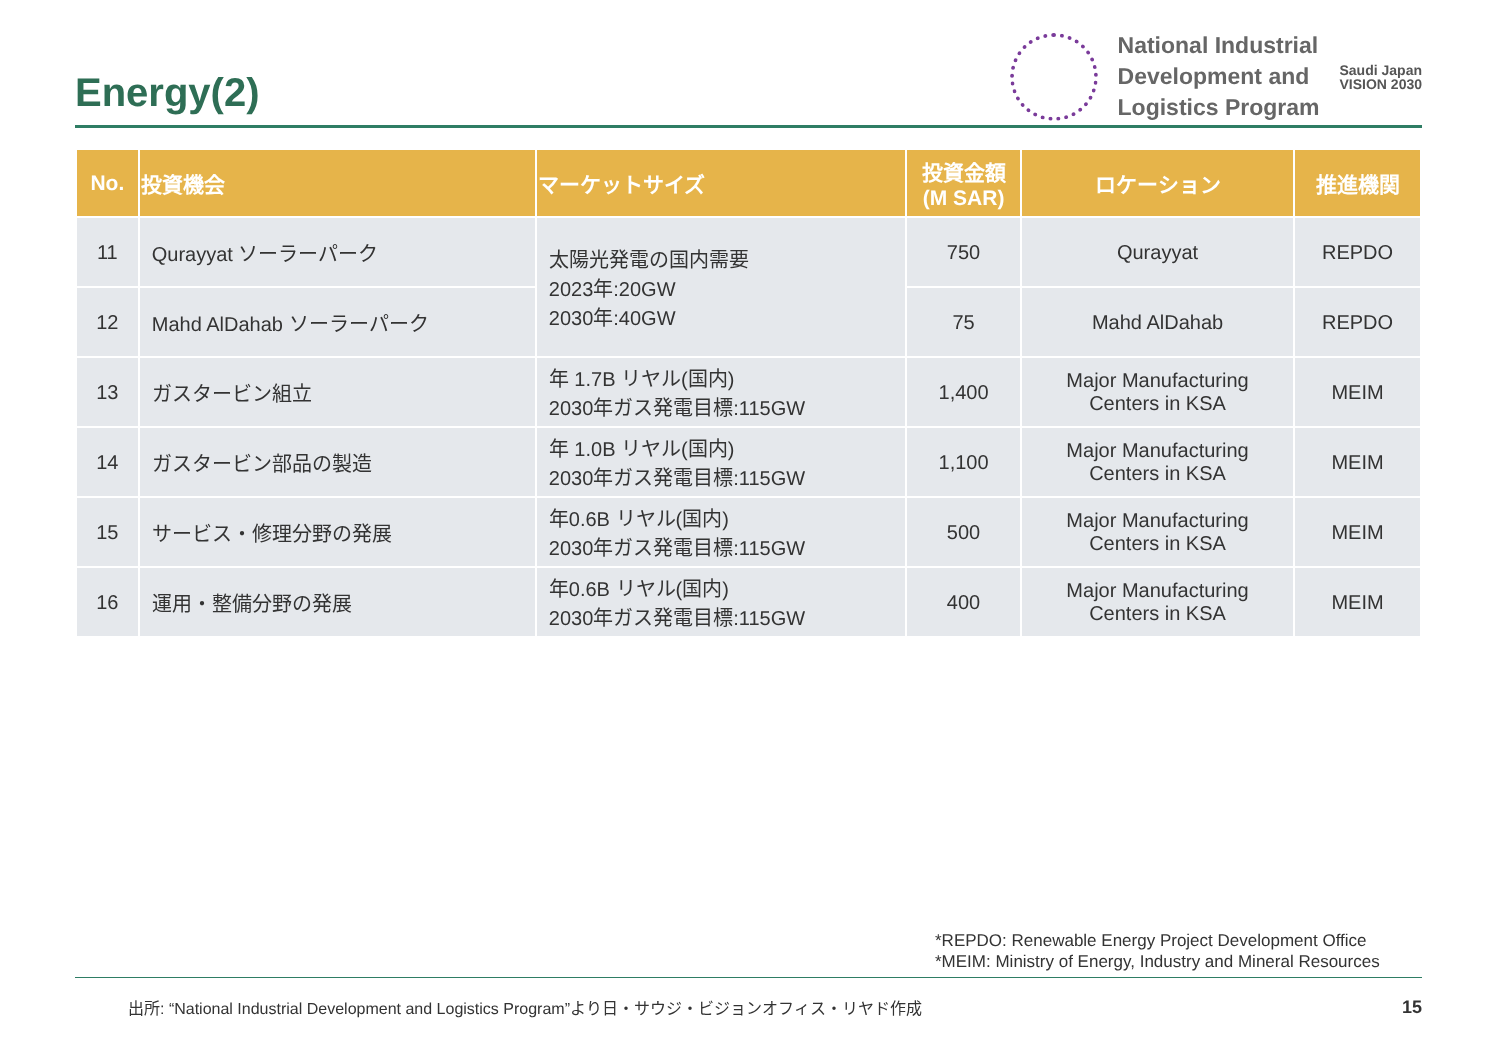Energy(2)
National Industrial
Development and
Logistics Program
Saudi Japan
VISION 2030
| No. | 投資機会 | マーケットサイズ | 投資金額 (M SAR) | ロケーション | 推進機関 |
| --- | --- | --- | --- | --- | --- |
| 11 | Qurayyat ソーラーパーク | 太陽光発電の国内需要 2023年:20GW 2030年:40GW | 750 | Qurayyat | REPDO |
| 12 | Mahd AlDahab ソーラーパーク | | 75 | Mahd AlDahab | REPDO |
| 13 | ガスタービン組立 | 年 1.7B リヤル(国内) 2030年ガス発電目標:115GW | 1,400 | Major Manufacturing Centers in KSA | MEIM |
| 14 | ガスタービン部品の製造 | 年 1.0B リヤル(国内) 2030年ガス発電目標:115GW | 1,100 | Major Manufacturing Centers in KSA | MEIM |
| 15 | サービス・修理分野の発展 | 年0.6B リヤル(国内) 2030年ガス発電目標:115GW | 500 | Major Manufacturing Centers in KSA | MEIM |
| 16 | 運用・整備分野の発展 | 年0.6B リヤル(国内) 2030年ガス発電目標:115GW | 400 | Major Manufacturing Centers in KSA | MEIM |
*REPDO: Renewable Energy Project Development Office
*MEIM: Ministry of Energy, Industry and Mineral Resources
出所: “National Industrial Development and Logistics Program”より日・サウジ・ビジョンオフィス・リヤド作成
15